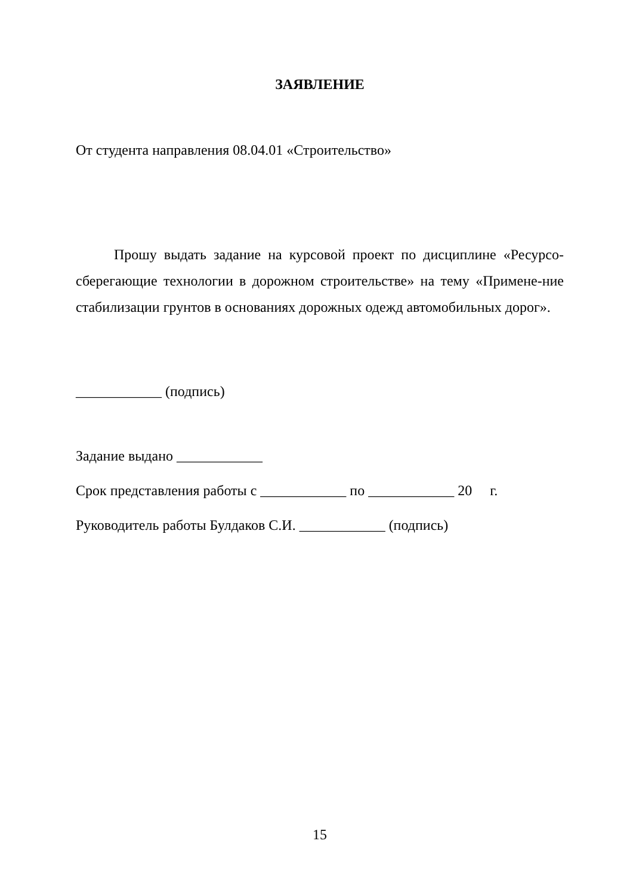ЗАЯВЛЕНИЕ
От студента направления 08.04.01 «Строительство»
Прошу выдать задание на курсовой проект по дисциплине «Ресурсо-сберегающие технологии в дорожном строительстве» на тему «Примене-ние стабилизации грунтов в основаниях дорожных одежд автомобильных дорог».
____________ (подпись)
Задание выдано ____________
Срок представления работы с ____________ по ____________ 20 г.
Руководитель работы Булдаков С.И. ____________ (подпись)
15